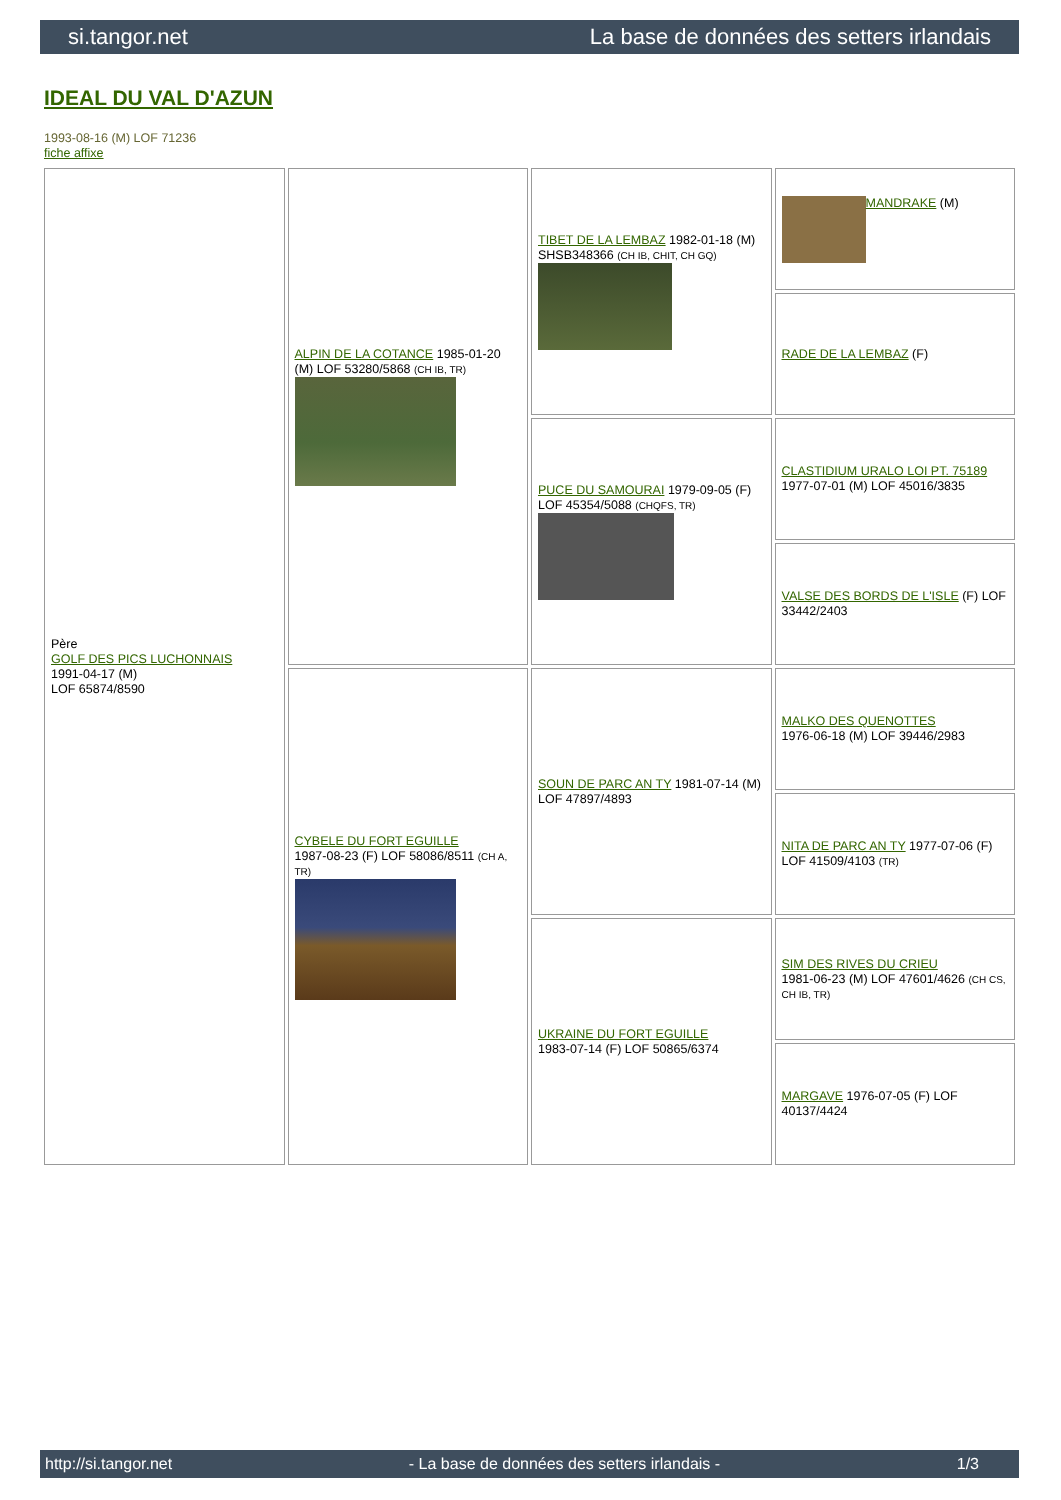si.tangor.net La base de données des setters irlandais
IDEAL DU VAL D'AZUN
1993-08-16 (M) LOF 71236
fiche affixe
| Père GOLF DES PICS LUCHONNAIS 1991-04-17 (M) LOF 65874/8590 | ALPIN DE LA COTANCE 1985-01-20 (M) LOF 53280/5868 (CH IB, TR) | TIBET DE LA LEMBAZ 1982-01-18 (M) SHSB348366 (CH IB, CHIT, CH GQ) | MANDRAKE (M) |
| | | | RADE DE LA LEMBAZ (F) |
| | | PUCE DU SAMOURAI 1979-09-05 (F) LOF 45354/5088 (CHQFS, TR) | CLASTIDIUM URALO LOI PT. 75189 1977-07-01 (M) LOF 45016/3835 |
| | | | VALSE DES BORDS DE L'ISLE (F) LOF 33442/2403 |
| | CYBELE DU FORT EGUILLE 1987-08-23 (F) LOF 58086/8511 (CH A, TR) | SOUN DE PARC AN TY 1981-07-14 (M) LOF 47897/4893 | MALKO DES QUENOTTES 1976-06-18 (M) LOF 39446/2983 |
| | | | NITA DE PARC AN TY 1977-07-06 (F) LOF 41509/4103 (TR) |
| | | UKRAINE DU FORT EGUILLE 1983-07-14 (F) LOF 50865/6374 | SIM DES RIVES DU CRIEU 1981-06-23 (M) LOF 47601/4626 (CH CS, CH IB, TR) |
| | | | MARGAVE 1976-07-05 (F) LOF 40137/4424 |
http://si.tangor.net - La base de données des setters irlandais - 1/3